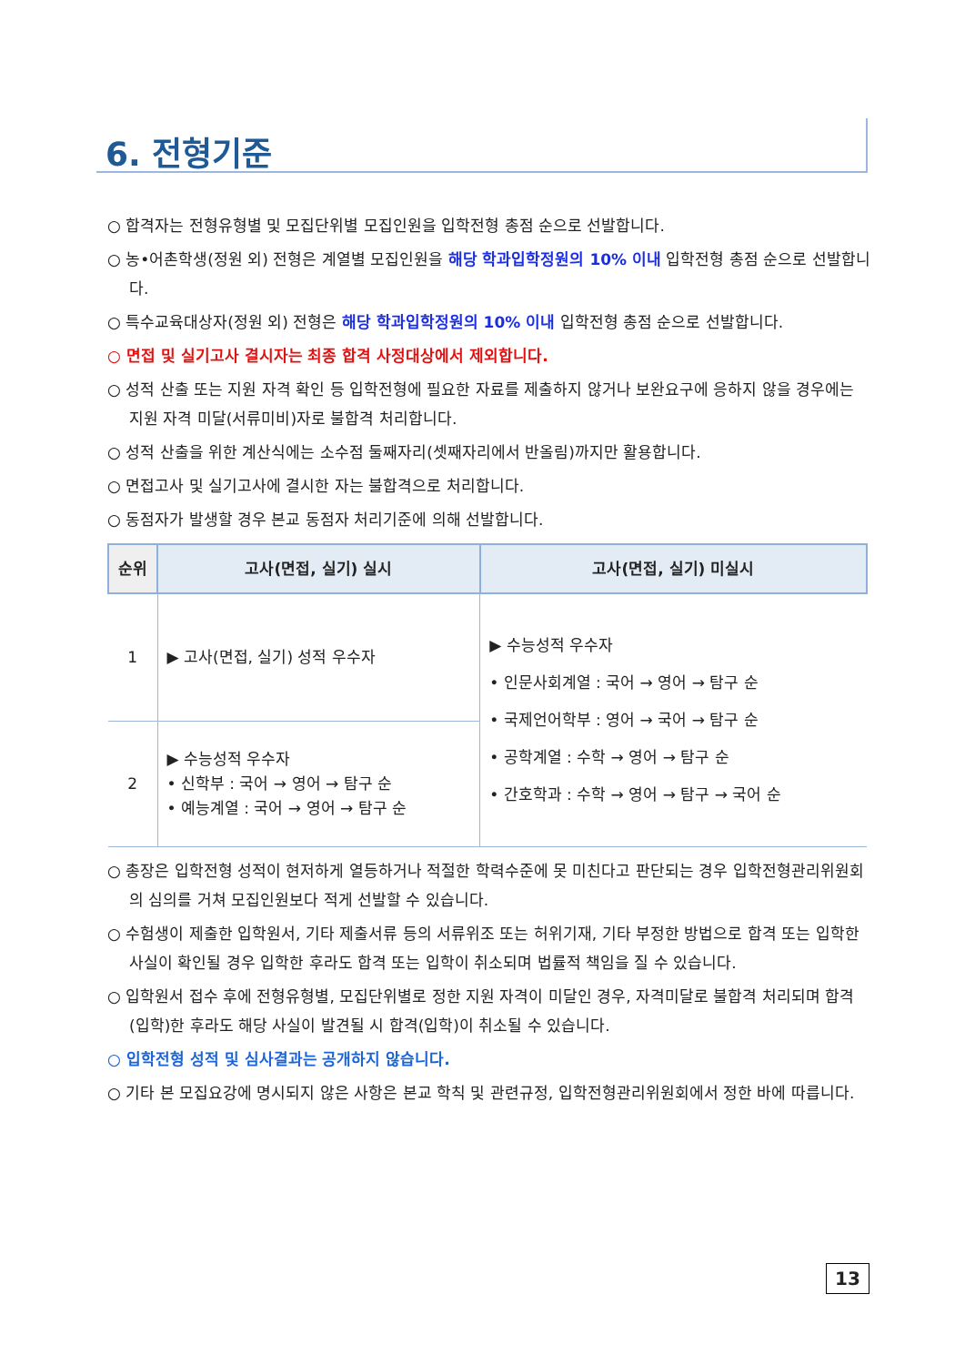6. 전형기준
○ 합격자는 전형유형별 및 모집단위별 모집인원을 입학전형 총점 순으로 선발합니다.
○ 농•어촌학생(정원 외) 전형은 계열별 모집인원을 해당 학과입학정원의 10% 이내 입학전형 총점 순으로 선발합니다.
○ 특수교육대상자(정원 외) 전형은 해당 학과입학정원의 10% 이내 입학전형 총점 순으로 선발합니다.
○ 면접 및 실기고사 결시자는 최종 합격 사정대상에서 제외합니다.
○ 성적 산출 또는 지원 자격 확인 등 입학전형에 필요한 자료를 제출하지 않거나 보완요구에 응하지 않을 경우에는 지원 자격 미달(서류미비)자로 불합격 처리합니다.
○ 성적 산출을 위한 계산식에는 소수점 둘째자리(셋째자리에서 반올림)까지만 활용합니다.
○ 면접고사 및 실기고사에 결시한 자는 불합격으로 처리합니다.
○ 동점자가 발생할 경우 본교 동점자 처리기준에 의해 선발합니다.
| 순위 | 고사(면접, 실기) 실시 | 고사(면접, 실기) 미실시 |
| --- | --- | --- |
| 1 | ▶ 고사(면접, 실기) 성적 우수자 | ▶ 수능성적 우수자 • 인문사회계열 : 국어 → 영어 → 탐구 순 • 국제언어학부 : 영어 → 국어 → 탐구 순 • 공학계열 : 수학 → 영어 → 탐구 순 • 간호학과 : 수학 → 영어 → 탐구 → 국어 순 |
| 2 | ▶ 수능성적 우수자 • 신학부 : 국어 → 영어 → 탐구 순 • 예능계열 : 국어 → 영어 → 탐구 순 | |
○ 총장은 입학전형 성적이 현저하게 열등하거나 적절한 학력수준에 못 미친다고 판단되는 경우 입학전형관리위원회의 심의를 거쳐 모집인원보다 적게 선발할 수 있습니다.
○ 수험생이 제출한 입학원서, 기타 제출서류 등의 서류위조 또는 허위기재, 기타 부정한 방법으로 합격 또는 입학한 사실이 확인될 경우 입학한 후라도 합격 또는 입학이 취소되며 법률적 책임을 질 수 있습니다.
○ 입학원서 접수 후에 전형유형별, 모집단위별로 정한 지원 자격이 미달인 경우, 자격미달로 불합격 처리되며 합격(입학)한 후라도 해당 사실이 발견될 시 합격(입학)이 취소될 수 있습니다.
○ 입학전형 성적 및 심사결과는 공개하지 않습니다.
○ 기타 본 모집요강에 명시되지 않은 사항은 본교 학칙 및 관련규정, 입학전형관리위원회에서 정한 바에 따릅니다.
13